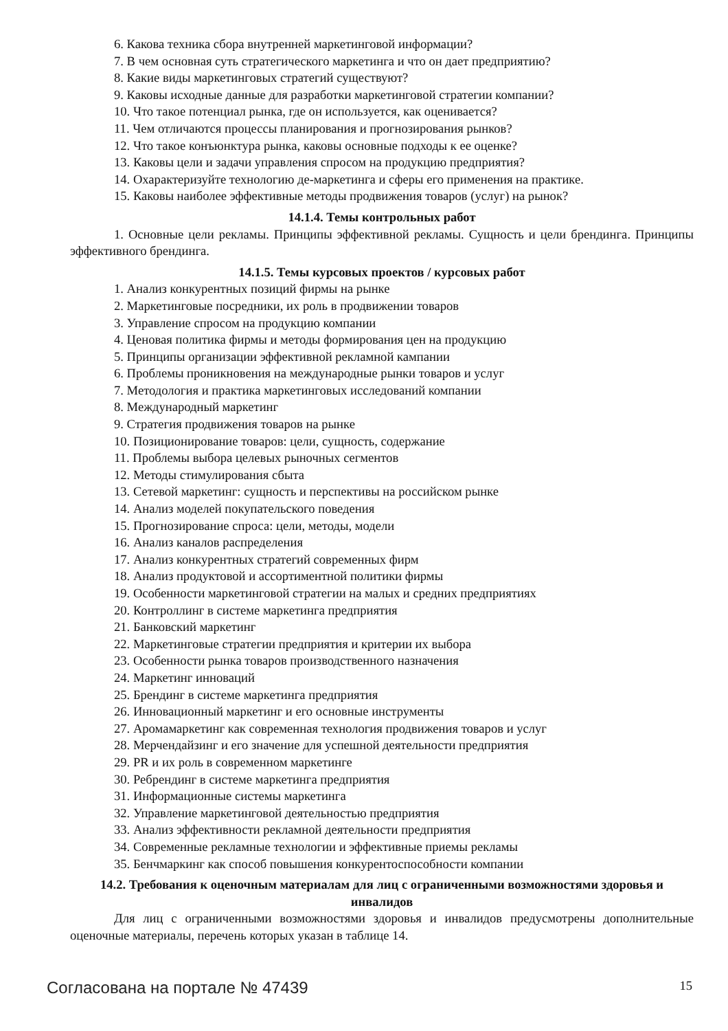6. Какова техника сбора внутренней маркетинговой информации?
7. В чем основная суть стратегического маркетинга и что он дает предприятию?
8. Какие виды маркетинговых стратегий существуют?
9. Каковы исходные данные для разработки маркетинговой стратегии компании?
10. Что такое потенциал рынка, где он используется, как оценивается?
11. Чем отличаются процессы планирования и прогнозирования рынков?
12. Что такое конъюнктура рынка, каковы основные подходы к ее оценке?
13. Каковы цели и задачи управления спросом на продукцию предприятия?
14. Охарактеризуйте технологию де-маркетинга и сферы его применения на практике.
15. Каковы наиболее эффективные методы продвижения товаров (услуг) на рынок?
14.1.4. Темы контрольных работ
1. Основные цели рекламы. Принципы эффективной рекламы. Сущность и цели брендинга. Принципы эффективного брендинга.
14.1.5. Темы курсовых проектов / курсовых работ
1. Анализ конкурентных позиций фирмы на рынке
2. Маркетинговые посредники, их роль в продвижении товаров
3. Управление спросом на продукцию компании
4. Ценовая политика фирмы и методы формирования цен на продукцию
5. Принципы организации эффективной рекламной кампании
6. Проблемы проникновения на международные рынки товаров и услуг
7. Методология и практика маркетинговых исследований компании
8. Международный маркетинг
9. Стратегия продвижения товаров на рынке
10. Позиционирование товаров: цели, сущность, содержание
11. Проблемы выбора целевых рыночных сегментов
12. Методы стимулирования сбыта
13. Сетевой маркетинг: сущность и перспективы на российском рынке
14. Анализ моделей покупательского поведения
15. Прогнозирование спроса: цели, методы, модели
16. Анализ каналов распределения
17. Анализ конкурентных стратегий современных фирм
18. Анализ продуктовой и ассортиментной политики фирмы
19. Особенности маркетинговой стратегии на малых и средних предприятиях
20. Контроллинг в системе маркетинга предприятия
21. Банковский маркетинг
22. Маркетинговые стратегии предприятия и критерии их выбора
23. Особенности рынка товаров производственного назначения
24. Маркетинг инноваций
25. Брендинг в системе маркетинга предприятия
26. Инновационный маркетинг и его основные инструменты
27. Аромамаркетинг как современная технология продвижения товаров и услуг
28. Мерчендайзинг и его значение для успешной деятельности предприятия
29. PR и их роль в современном маркетинге
30. Ребрендинг в системе маркетинга предприятия
31. Информационные системы маркетинга
32. Управление маркетинговой деятельностью предприятия
33. Анализ эффективности рекламной деятельности предприятия
34. Современные рекламные технологии и эффективные приемы рекламы
35. Бенчмаркинг как способ повышения конкурентоспособности компании
14.2. Требования к оценочным материалам для лиц с ограниченными возможностями здоровья и инвалидов
Для лиц с ограниченными возможностями здоровья и инвалидов предусмотрены дополнительные оценочные материалы, перечень которых указан в таблице 14.
Согласована на портале № 47439 15